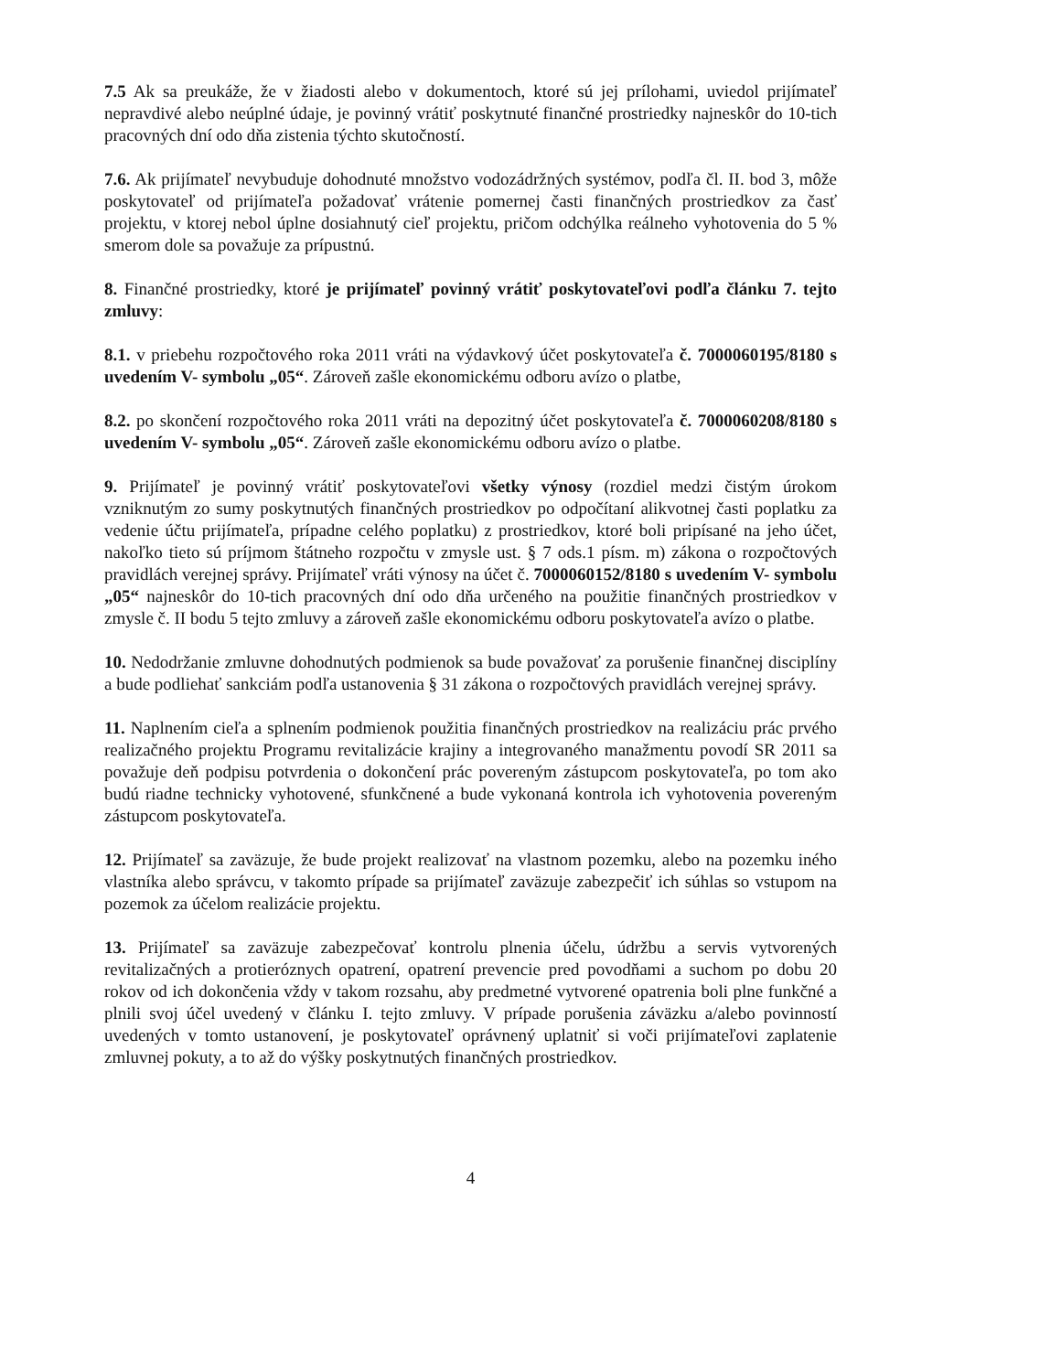7.5 Ak sa preukáže, že v žiadosti alebo v dokumentoch, ktoré sú jej prílohami, uviedol prijímateľ nepravdivé alebo neúplné údaje, je povinný vrátiť poskytnuté finančné prostriedky najneskôr do 10-tich pracovných dní odo dňa zistenia týchto skutočností.
7.6. Ak prijímateľ nevybuduje dohodnuté množstvo vodozádržných systémov, podľa čl. II. bod 3, môže poskytovateľ od prijímateľa požadovať vrátenie pomernej časti finančných prostriedkov za časť projektu, v ktorej nebol úplne dosiahnutý cieľ projektu, pričom odchýlka reálneho vyhotovenia do 5 % smerom dole sa považuje za prípustnú.
8. Finančné prostriedky, ktoré je prijímateľ povinný vrátiť poskytovateľovi podľa článku 7. tejto zmluvy:
8.1. v priebehu rozpočtového roka 2011 vráti na výdavkový účet poskytovateľa č. 7000060195/8180 s uvedením V- symbolu „05“. Zároveň zašle ekonomickému odboru avízo o platbe,
8.2. po skončení rozpočtového roka 2011 vráti na depozitný účet poskytovateľa č. 7000060208/8180 s uvedením V- symbolu „05“. Zároveň zašle ekonomickému odboru avízo o platbe.
9. Prijímateľ je povinný vrátiť poskytovateľovi všetky výnosy (rozdiel medzi čistým úrokom vzniknutým zo sumy poskytnutých finančných prostriedkov po odpočítaní alikvotnej časti poplatku za vedenie účtu prijímateľa, prípadne celého poplatku) z prostriedkov, ktoré boli pripísané na jeho účet, nakoľko tieto sú príjmom štátneho rozpočtu v zmysle ust. § 7 ods.1 písm. m) zákona o rozpočtových pravidlách verejnej správy. Prijímateľ vráti výnosy na účet č. 7000060152/8180 s uvedením V- symbolu „05“ najneskôr do 10-tich pracovných dní odo dňa určeného na použitie finančných prostriedkov v zmysle č. II bodu 5 tejto zmluvy a zároveň zašle ekonomickému odboru poskytovateľa avízo o platbe.
10. Nedodržanie zmluvne dohodnutých podmienok sa bude považovať za porušenie finančnej disciplíny a bude podliehať sankciám podľa ustanovenia § 31 zákona o rozpočtových pravidlách verejnej správy.
11. Naplnením cieľa a splnením podmienok použitia finančných prostriedkov na realizáciu prác prvého realizačného projektu Programu revitalizácie krajiny a integrovaného manažmentu povodí SR 2011 sa považuje deň podpisu potvrdenia o dokončení prác povereným zástupcom poskytovateľa, po tom ako budú riadne technicky vyhotovené, sfunkčnené a bude vykonaná kontrola ich vyhotovenia povereným zástupcom poskytovateľa.
12. Prijímateľ sa zaväzuje, že bude projekt realizovať na vlastnom pozemku, alebo na pozemku iného vlastníka alebo správcu, v takomto prípade sa prijímateľ zaväzuje zabezpečiť ich súhlas so vstupom na pozemok za účelom realizácie projektu.
13. Prijímateľ sa zaväzuje zabezpečovať kontrolu plnenia účelu, údržbu a servis vytvorených revitalizačných a protieróznych opatrení, opatrení prevencie pred povodňami a suchom po dobu 20 rokov od ich dokončenia vždy v takom rozsahu, aby predmetné vytvorené opatrenia boli plne funkčné a plnili svoj účel uvedený v článku I. tejto zmluvy. V prípade porušenia záväzku a/alebo povinností uvedených v tomto ustanovení, je poskytovateľ oprávnený uplatniť si voči prijímateľovi zaplatenie zmluvnej pokuty, a to až do výšky poskytnutých finančných prostriedkov.
4